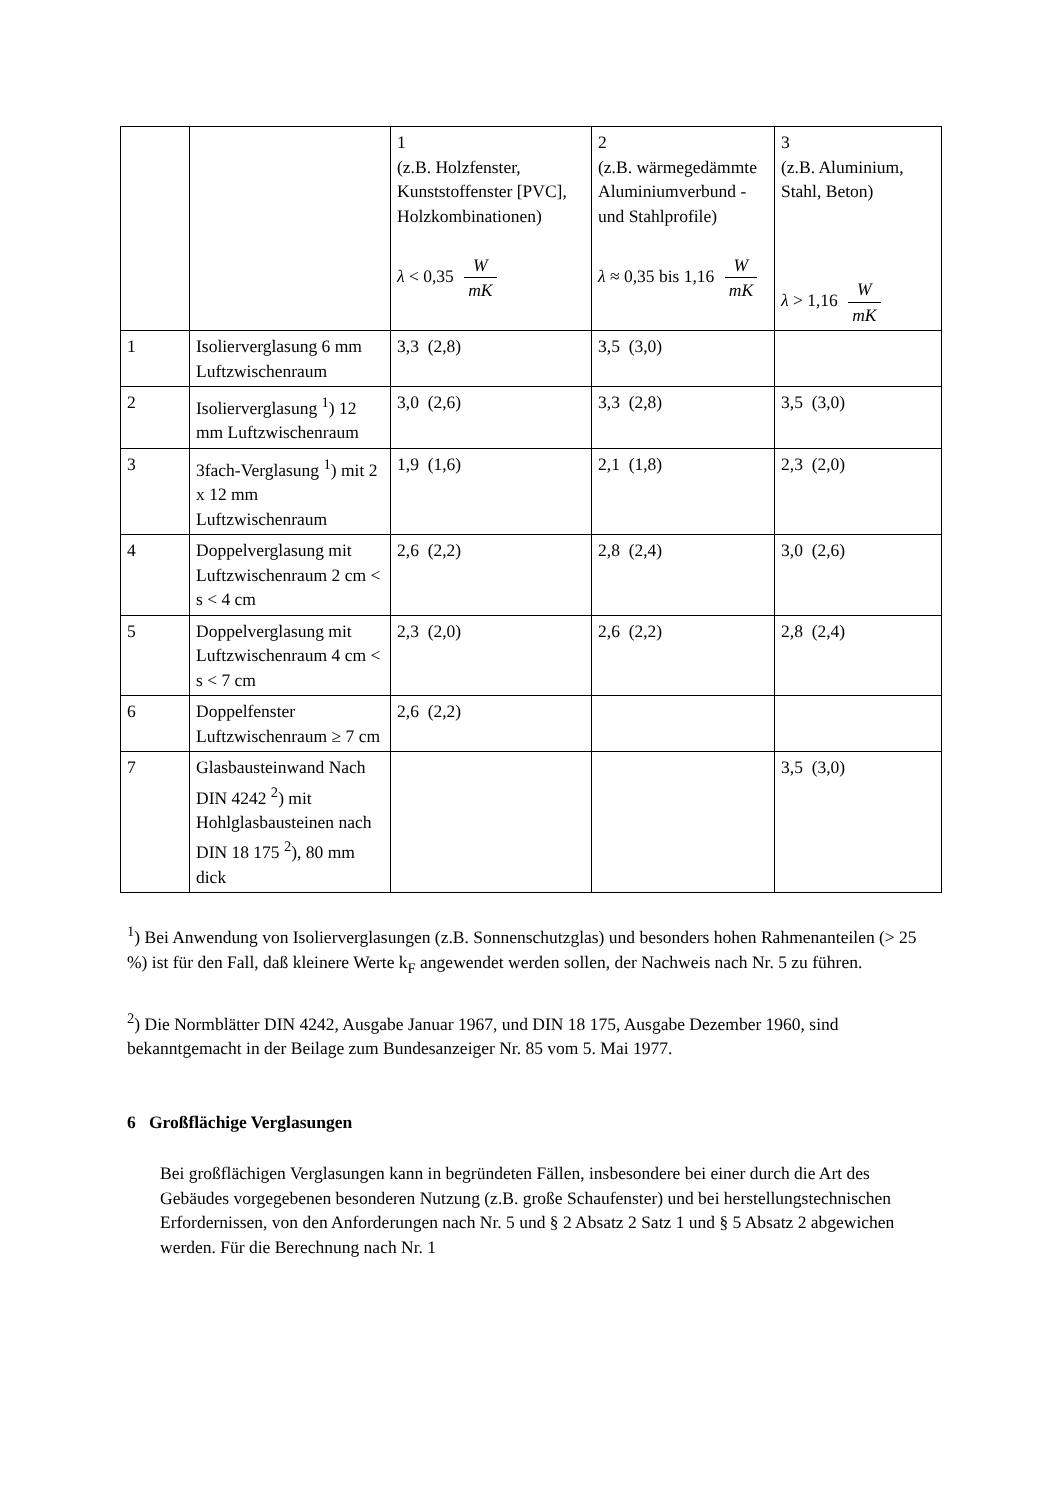| | | 1 (z.B. Holzfenster, Kunststoffenster [PVC], Holzkombinationen) λ < 0,35 W mK | 2 (z.B. wärmegedämmte Aluminiumverbund - und Stahlprofile) λ ≈ 0,35 bis 1,16 W mK | 3 (z.B. Aluminium, Stahl, Beton) λ > 1,16 W mK |
| 1 | Isolierverglasung 6 mm Luftzwischenraum | 3,3 (2,8) | 3,5 (3,0) | |
| 2 | Isolierverglasung <sup>1</sup>) 12 mm Luftzwischenraum | 3,0 (2,6) | 3,3 (2,8) | 3,5 (3,0) |
| 3 | 3fach-Verglasung <sup>1</sup>) mit 2 x 12 mm Luftzwischenraum | 1,9 (1,6) | 2,1 (1,8) | 2,3 (2,0) |
| 4 | Doppelverglasung mit Luftzwischenraum 2 cm < s < 4 cm | 2,6 (2,2) | 2,8 (2,4) | 3,0 (2,6) |
| 5 | Doppelverglasung mit Luftzwischenraum 4 cm < s < 7 cm | 2,3 (2,0) | 2,6 (2,2) | 2,8 (2,4) |
| 6 | Doppelfenster Luftzwischenraum ≥ 7 cm | 2,6 (2,2) | | |
| 7 | Glasbausteinwand Nach DIN 4242 <sup>2</sup>) mit Hohlglasbausteinen nach DIN 18 175 <sup>2</sup>), 80 mm dick | | | 3,5 (3,0) |
<sup>1</sup>) Bei Anwendung von Isolierverglasungen (z.B. Sonnenschutzglas) und besonders hohen Rahmenanteilen (> 25 %) ist für den Fall, daß kleinere Werte k<sub>F</sub> angewendet werden sollen, der Nachweis nach Nr. 5 zu führen.
<sup>2</sup>) Die Normblätter DIN 4242, Ausgabe Januar 1967, und DIN 18 175, Ausgabe Dezember 1960, sind bekanntgemacht in der Beilage zum Bundesanzeiger Nr. 85 vom 5. Mai 1977.
6 Großflächige Verglasungen
Bei großflächigen Verglasungen kann in begründeten Fällen, insbesondere bei einer durch die Art des Gebäudes vorgegebenen besonderen Nutzung (z.B. große Schaufenster) und bei herstellungstechnischen Erfordernissen, von den Anforderungen nach Nr. 5 und § 2 Absatz 2 Satz 1 und § 5 Absatz 2 abgewichen werden. Für die Berechnung nach Nr. 1